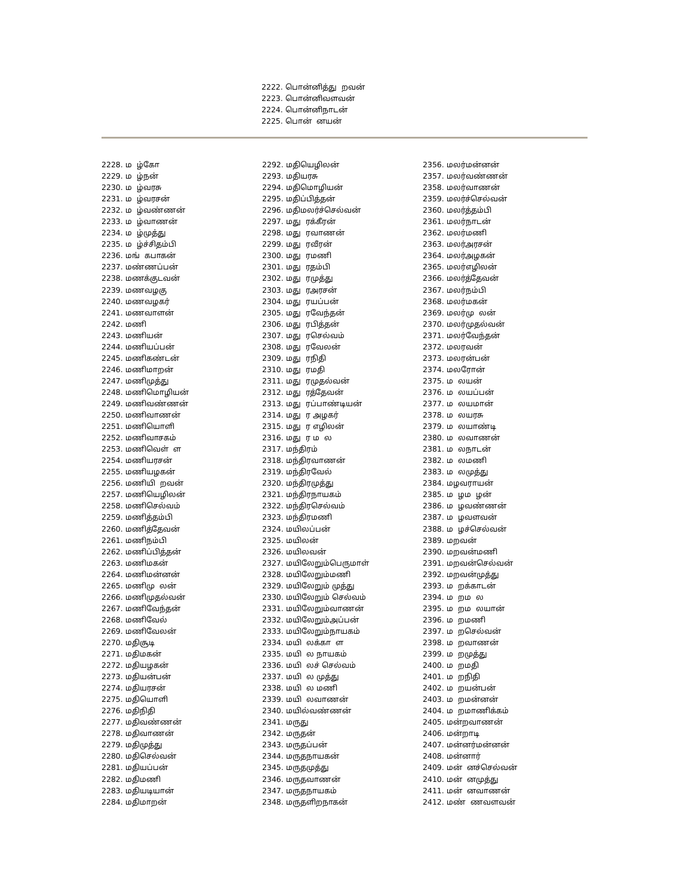2222. பொன்னித்து றவன்
2223. பொன்னிவளவன்
2224. பொன்னிநாடன்
2225. பொன் னயன்
2228. ம ழ்கோ
2229. ம ழ்நன்
2230. ம ழ்வரசு
2231. ம ழ்வரசன்
2232. ம ழ்வண்ணன்
2233. ம ழ்வாணன்
2234. ம ழ்முத்து
2235. ம ழ்ச்சிதம்பி
2236. மங் கபாகன்
2237. மண்ணப்பன்
2238. மணக்குடவன்
2239. மணவழகு
2240. மணவழகர்
2241. மணவாளன்
2242. மணி
2243. மணியன்
2244. மணியப்பன்
2245. மணிகண்டன்
2246. மணிமாறன்
2247. மணிமுத்து
2248. மணிமொழியன்
2249. மணிவண்ணன்
2250. மணிவாணன்
2251. மணியொளி
2252. மணிவாசகம்
2253. மணிவெள் ள
2254. மணியரசன்
2255. மணியழகன்
2256. மணியி றவன்
2257. மணியெழிலன்
2258. மணிசெல்வம்
2259. மணித்தம்பி
2260. மணித்தேவன்
2261. மணிநம்பி
2262. மணிப்பித்தன்
2263. மணிமகன்
2264. மணிமன்னன்
2265. மணிமு லன்
2266. மணிமுதல்வன்
2267. மணிவேந்தன்
2268. மணிவேல்
2269. மணிவேலன்
2270. மதிசூடி
2271. மதிமகன்
2272. மதியழகன்
2273. மதியன்பன்
2274. மதியரசன்
2275. மதியொளி
2276. மதிநிதி
2277. மதிவண்ணன்
2278. மதிவாணன்
2279. மதிமுத்து
2280. மதிசெல்வன்
2281. மதியப்பன்
2282. மதிமணி
2283. மதியடியான்
2284. மதிமாறன்
2292. மதியெழிலன்
2293. மதியரசு
2294. மதிமொழியன்
2295. மதிப்பித்தன்
2296. மதிமலர்ச்செல்வன்
2297. மது ரக்கீரன்
2298. மது ரவாணன்
2299. மது ரவீரன்
2300. மது ரமணி
2301. மது ரதம்பி
2302. மது ரமுத்து
2303. மது ரஅரசன்
2304. மது ரயப்பன்
2305. மது ரவேந்தன்
2306. மது ரபித்தன்
2307. மது ரசெல்வம்
2308. மது ரவேலன்
2309. மது ரநிதி
2310. மது ரமதி
2311. மது ரமுதல்வன்
2312. மது ரத்தேவன்
2313. மது ரப்பாண்டியன்
2314. மது ர அழகர்
2315. மது ர எழிலன்
2316. மது ர ம ல
2317. மந்திரம்
2318. மந்திரவாணன்
2319. மந்திரவேல்
2320. மந்திரமுத்து
2321. மந்திரநாயகம்
2322. மந்திரசெல்வம்
2323. மந்திரமணி
2324. மயிலப்பன்
2325. மயிலன்
2326. மயிலவன்
2327. மயிலேறும்பெருமாள்
2328. மயிலேறும்மணி
2329. மயிலேறும் முத்து
2330. மயிலேறும் செல்வம்
2331. மயிலேறும்வாணன்
2332. மயிலேறும்அப்பன்
2333. மயிலேறும்நாயகம்
2334. மயி லக்கா ள
2335. மயி ல நாயகம்
2336. மயி லச் செல்வம்
2337. மயி ல முத்து
2338. மயி ல மணி
2339. மயி லவாணன்
2340. மயில்வண்ணன்
2341. மருது
2342. மருதன்
2343. மருதப்பன்
2344. மருதநாயகன்
2345. மருதமுத்து
2346. மருதவாணன்
2347. மருதநாயகம்
2348. மருதளிறநாகன்
2356. மலர்மன்னன்
2357. மலர்வண்ணன்
2358. மலர்வாணன்
2359. மலர்ச்செல்வன்
2360. மலர்த்தம்பி
2361. மலர்நாடன்
2362. மலர்மணி
2363. மலர்அரசன்
2364. மலர்அழகன்
2365. மலர்எழிலன்
2366. மலர்த்தேவன்
2367. மலர்நம்பி
2368. மலர்மகன்
2369. மலர்மு லன்
2370. மலர்முதல்வன்
2371. மலர்வேந்தன்
2372. மலரவன்
2373. மலரன்பன்
2374. மலரோன்
2375. ம லயன்
2376. ம லயப்பன்
2377. ம லயமான்
2378. ம லயரசு
2379. ம லயாண்டி
2380. ம லவாணன்
2381. ம லநாடன்
2382. ம லமணி
2383. ம லமுத்து
2384. மழவராயன்
2385. ம ழம ழன்
2386. ம ழவண்ணன்
2387. ம ழவளவன்
2388. ம ழச்செல்வன்
2389. மறவன்
2390. மறவன்மணி
2391. மறவன்செல்வன்
2392. மறவன்முத்து
2393. ம றக்காடன்
2394. ம றம ல
2395. ம றம லயான்
2396. ம றமணி
2397. ம றசெல்வன்
2398. ம றவாணன்
2399. ம றமுத்து
2400. ம றமதி
2401. ம றநிதி
2402. ம றயன்பன்
2403. ம றமன்னன்
2404. ம றமாணிக்கம்
2405. மன்றவாணன்
2406. மன்றாடி
2407. மன்னர்மன்னன்
2408. மன்னார்
2409. மன் னச்செல்வன்
2410. மன் னமுத்து
2411. மன் னவாணன்
2412. மண் ணவளவன்